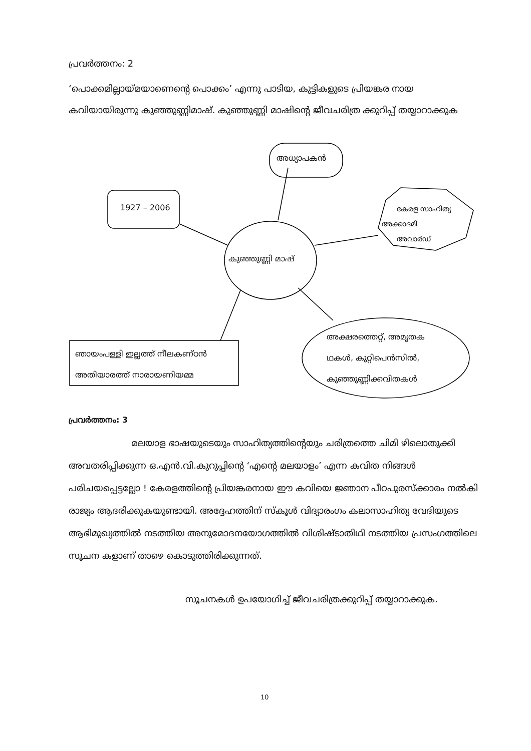പ്രവർത്തനം: 2
‘പൊക്കമില്ലായ്മയാണെന്റെ പൊക്കം’ എന്നു പാടിയ, കുട്ടികളുടെ പ്രിയങ്കര നായ കവിയായിരുന്നു കുഞ്ഞുണ്ണിമാഷ്. കുഞ്ഞുണ്ണി മാഷിന്റെ ജീവചരിത്ര ക്കുറിപ്പ് തയ്യാറാക്കുക
അധ്യാപകൻ
1927 – 2006
കേരള സാഹിത്യ
അക്കാദമി
അവാർഡ്
കുഞ്ഞുണ്ണി മാഷ്
ഞായംപള്ളി ഇല്ലത്ത് നീലകണ്ഠൻ
അതിയാരത്ത് നാരായണിയമ്മ
അക്ഷരത്തെറ്റ്, അമൃതക
ഥകൾ, കുറ്റിപെൻസിൽ,
കുഞ്ഞുണ്ണിക്കവിതകൾ
പ്രവർത്തനം: 3
മലയാള ഭാഷയുടെയും സാഹിത്യത്തിന്റെയും ചരിത്രത്തെ ചിമി ഴിലൊതുക്കി അവതരിപ്പിക്കുന്ന ഒ.എൻ.വി.കുറുപ്പിന്റെ ‘എന്റെ മലയാളം’ എന്ന കവിത നിങ്ങൾ പരിചയപ്പെട്ടല്ലോ ! കേരളത്തിന്റെ പ്രിയങ്കരനായ ഈ കവിയെ ജ്ഞാന പീഠപുരസ്ക്കാരം നൽകി രാജ്യം ആദരിക്കുകയുണ്ടായി. അദ്ദേഹത്തിന് സ്കൂൾ വിദ്യാരംഗം കലാസാഹിത്യ വേദിയുടെ ആഭിമുഖ്യത്തിൽ നടത്തിയ അനുമോദനയോഗത്തിൽ വിശിഷ്ടാതിഥി നടത്തിയ പ്രസംഗത്തിലെ സൂചന കളാണ് താഴെ കൊടുത്തിരിക്കുന്നത്.
സൂചനകൾ ഉപയോഗിച്ച് ജീവചരിത്രക്കുറിപ്പ് തയ്യാറാക്കുക.
10